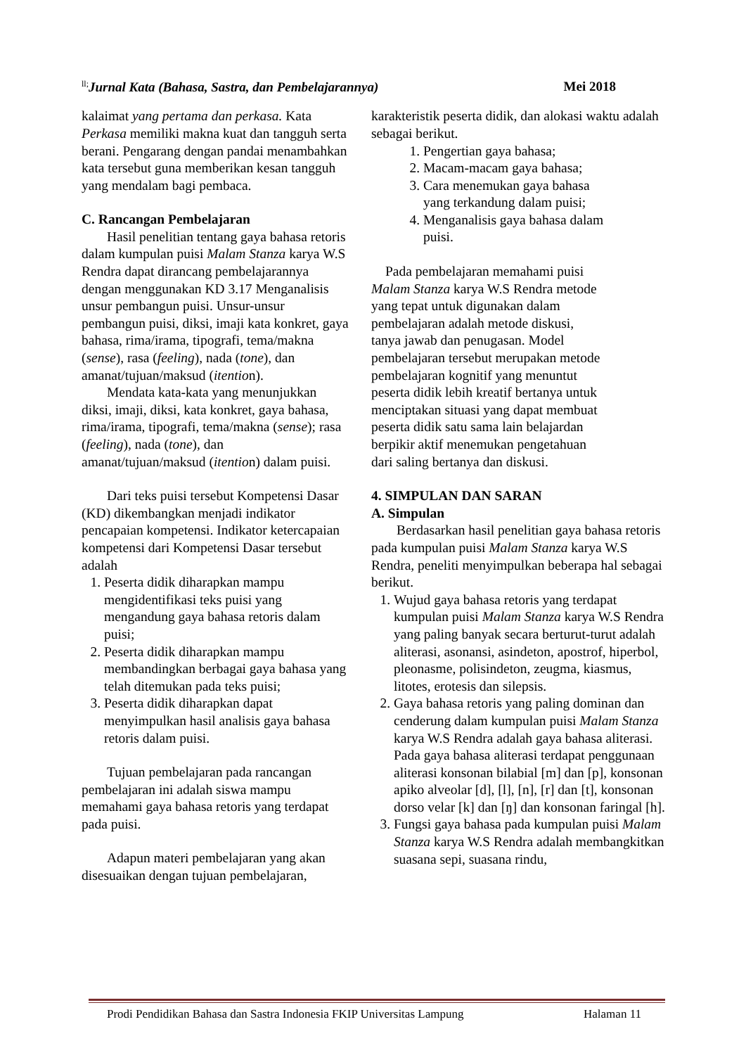<sup>ll;</sup>Jurnal Kata (Bahasa, Sastra, dan Pembelajarannya) Mei 2018
kalaimat yang pertama dan perkasa. Kata Perkasa memiliki makna kuat dan tangguh serta berani. Pengarang dengan pandai menambahkan kata tersebut guna memberikan kesan tangguh yang mendalam bagi pembaca.
C. Rancangan Pembelajaran
Hasil penelitian tentang gaya bahasa retoris dalam kumpulan puisi Malam Stanza karya W.S Rendra dapat dirancang pembelajarannya dengan menggunakan KD 3.17 Menganalisis unsur pembangun puisi. Unsur-unsur pembangun puisi, diksi, imaji kata konkret, gaya bahasa, rima/irama, tipografi, tema/makna (sense), rasa (feeling), nada (tone), dan amanat/tujuan/maksud (itention).
Mendata kata-kata yang menunjukkan diksi, imaji, diksi, kata konkret, gaya bahasa, rima/irama, tipografi, tema/makna (sense); rasa (feeling), nada (tone), dan amanat/tujuan/maksud (itention) dalam puisi.
Dari teks puisi tersebut Kompetensi Dasar (KD) dikembangkan menjadi indikator pencapaian kompetensi. Indikator ketercapaian kompetensi dari Kompetensi Dasar tersebut adalah
1. Peserta didik diharapkan mampu mengidentifikasi teks puisi yang mengandung gaya bahasa retoris dalam puisi;
2. Peserta didik diharapkan mampu membandingkan berbagai gaya bahasa yang telah ditemukan pada teks puisi;
3. Peserta didik diharapkan dapat menyimpulkan hasil analisis gaya bahasa retoris dalam puisi.
Tujuan pembelajaran pada rancangan pembelajaran ini adalah siswa mampu memahami gaya bahasa retoris yang terdapat pada puisi.
Adapun materi pembelajaran yang akan disesuaikan dengan tujuan pembelajaran,
karakteristik peserta didik, dan alokasi waktu adalah sebagai berikut.
1. Pengertian gaya bahasa;
2. Macam-macam gaya bahasa;
3. Cara menemukan gaya bahasa yang terkandung dalam puisi;
4. Menganalisis gaya bahasa dalam puisi.
Pada pembelajaran memahami puisi Malam Stanza karya W.S Rendra metode yang tepat untuk digunakan dalam pembelajaran adalah metode diskusi, tanya jawab dan penugasan. Model pembelajaran tersebut merupakan metode pembelajaran kognitif yang menuntut peserta didik lebih kreatif bertanya untuk menciptakan situasi yang dapat membuat peserta didik satu sama lain belajardan berpikir aktif menemukan pengetahuan dari saling bertanya dan diskusi.
4. SIMPULAN DAN SARAN
A. Simpulan
Berdasarkan hasil penelitian gaya bahasa retoris pada kumpulan puisi Malam Stanza karya W.S Rendra, peneliti menyimpulkan beberapa hal sebagai berikut.
1. Wujud gaya bahasa retoris yang terdapat kumpulan puisi Malam Stanza karya W.S Rendra yang paling banyak secara berturut-turut adalah aliterasi, asonansi, asindeton, apostrof, hiperbol, pleonasme, polisindeton, zeugma, kiasmus, litotes, erotesis dan silepsis.
2. Gaya bahasa retoris yang paling dominan dan cenderung dalam kumpulan puisi Malam Stanza karya W.S Rendra adalah gaya bahasa aliterasi. Pada gaya bahasa aliterasi terdapat penggunaan aliterasi konsonan bilabial [m] dan [p], konsonan apiko alveolar [d], [l], [n], [r] dan [t], konsonan dorso velar [k] dan [ŋ] dan konsonan faringal [h].
3. Fungsi gaya bahasa pada kumpulan puisi Malam Stanza karya W.S Rendra adalah membangkitkan suasana sepi, suasana rindu,
Prodi Pendidikan Bahasa dan Sastra Indonesia FKIP Universitas Lampung Halaman 11